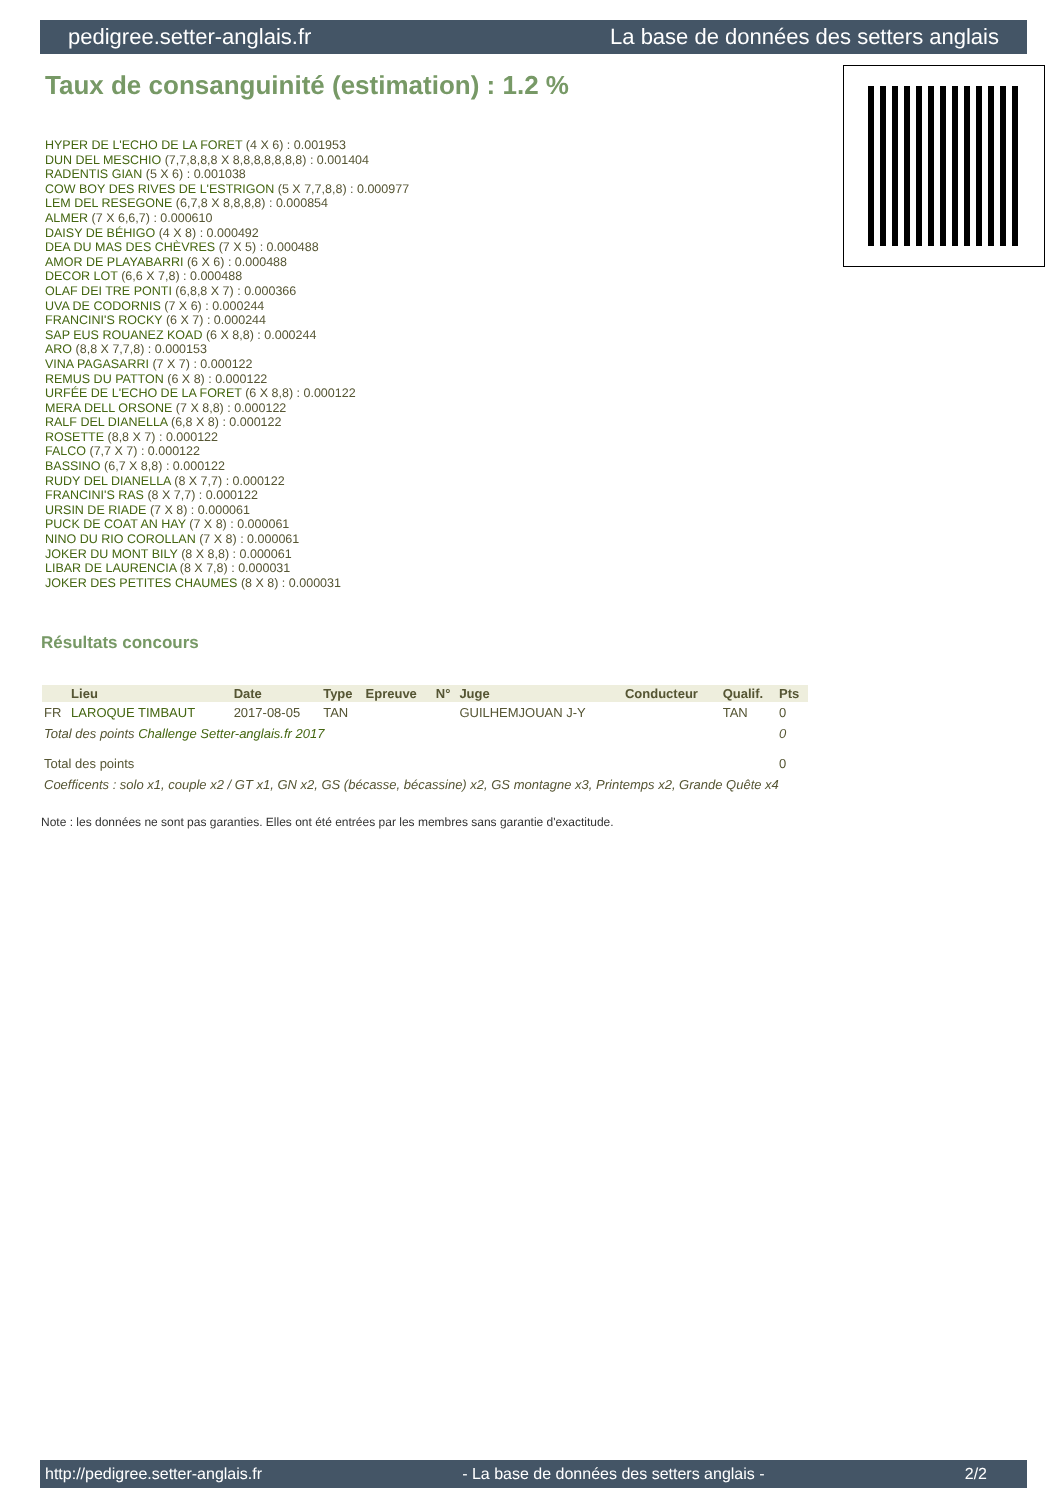pedigree.setter-anglais.fr La base de données des setters anglais
Taux de consanguinité (estimation) : 1.2 %
HYPER DE L'ECHO DE LA FORET (4 X 6) : 0.001953
DUN DEL MESCHIO (7,7,8,8,8 X 8,8,8,8,8,8,8) : 0.001404
RADENTIS GIAN (5 X 6) : 0.001038
COW BOY DES RIVES DE L'ESTRIGON (5 X 7,7,8,8) : 0.000977
LEM DEL RESEGONE (6,7,8 X 8,8,8,8) : 0.000854
ALMER (7 X 6,6,7) : 0.000610
DAISY DE BÉHIGO (4 X 8) : 0.000492
DEA DU MAS DES CHÈVRES (7 X 5) : 0.000488
AMOR DE PLAYABARRI (6 X 6) : 0.000488
DECOR LOT (6,6 X 7,8) : 0.000488
OLAF DEI TRE PONTI (6,8,8 X 7) : 0.000366
UVA DE CODORNIS (7 X 6) : 0.000244
FRANCINI'S ROCKY (6 X 7) : 0.000244
SAP EUS ROUANEZ KOAD (6 X 8,8) : 0.000244
ARO (8,8 X 7,7,8) : 0.000153
VINA PAGASARRI (7 X 7) : 0.000122
REMUS DU PATTON (6 X 8) : 0.000122
URFÉE DE L'ECHO DE LA FORET (6 X 8,8) : 0.000122
MERA DELL ORSONE (7 X 8,8) : 0.000122
RALF DEL DIANELLA (6,8 X 8) : 0.000122
ROSETTE (8,8 X 7) : 0.000122
FALCO (7,7 X 7) : 0.000122
BASSINO (6,7 X 8,8) : 0.000122
RUDY DEL DIANELLA (8 X 7,7) : 0.000122
FRANCINI'S RAS (8 X 7,7) : 0.000122
URSIN DE RIADE (7 X 8) : 0.000061
PUCK DE COAT AN HAY (7 X 8) : 0.000061
NINO DU RIO COROLLAN (7 X 8) : 0.000061
JOKER DU MONT BILY (8 X 8,8) : 0.000061
LIBAR DE LAURENCIA (8 X 7,8) : 0.000031
JOKER DES PETITES CHAUMES (8 X 8) : 0.000031
Résultats concours
| | Lieu | Date | Type | Epreuve | N° | Juge | Conducteur | Qualif. | Pts |
| --- | --- | --- | --- | --- | --- | --- | --- | --- | --- |
| FR | LAROQUE TIMBAUT | 2017-08-05 | TAN | | | GUILHEMJOUAN J-Y | | TAN | 0 |
| Total des points Challenge Setter-anglais.fr 2017 | | | | | | | | | 0 |
| Total des points | | | | | | | | | 0 |
| Coefficents : solo x1, couple x2 / GT x1, GN x2, GS (bécasse, bécassine) x2, GS montagne x3, Printemps x2, Grande Quête x4 | | | | | | | | | |
Note : les données ne sont pas garanties. Elles ont été entrées par les membres sans garantie d'exactitude.
http://pedigree.setter-anglais.fr - La base de données des setters anglais - 2/2